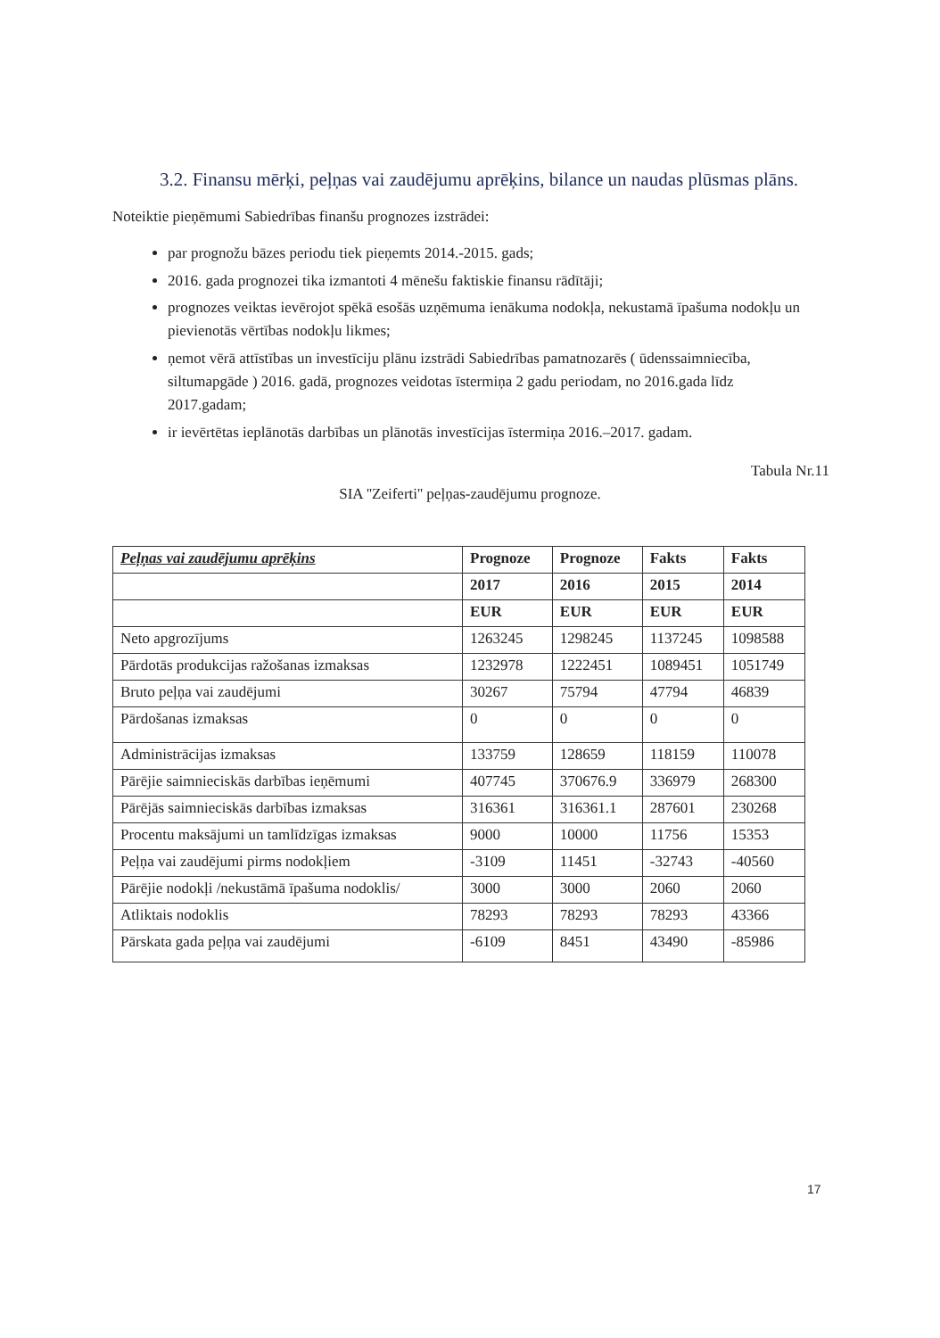3.2. Finansu mērķi, peļņas vai zaudējumu aprēķins, bilance un naudas plūsmas plāns.
Noteiktie pieņēmumi Sabiedrības finanšu prognozes izstrādei:
par prognožu bāzes periodu tiek pieņemts 2014.-2015. gads;
2016. gada prognozei tika izmantoti 4 mēnešu faktiskie finansu rādītāji;
prognozes veiktas ievērojot spēkā esošās uzņēmuma ienākuma nodokļa, nekustamā īpašuma nodokļu un pievienotās vērtības nodokļu likmes;
ņemot vērā attīstības un investīciju plānu izstrādi Sabiedrības pamatnozarēs ( ūdenssaimniecība, siltumapgāde ) 2016. gadā, prognozes veidotas īstermiņa 2 gadu periodam, no 2016.gada līdz 2017.gadam;
ir ievērtētas ieplānotās darbības un plānotās investīcijas īstermiņa 2016.–2017. gadam.
Tabula Nr.11
SIA ''Zeiferti'' peļņas-zaudējumu prognoze.
| Peļņas vai zaudējumu aprēķins | Prognoze | Prognoze | Fakts | Fakts |
| --- | --- | --- | --- | --- |
| | 2017 | 2016 | 2015 | 2014 |
| | EUR | EUR | EUR | EUR |
| Neto apgrozījums | 1263245 | 1298245 | 1137245 | 1098588 |
| Pārdotās produkcijas ražošanas izmaksas | 1232978 | 1222451 | 1089451 | 1051749 |
| Bruto peļņa vai zaudējumi | 30267 | 75794 | 47794 | 46839 |
| Pārdošanas izmaksas | 0 | 0 | 0 | 0 |
| Administrācijas izmaksas | 133759 | 128659 | 118159 | 110078 |
| Pārējie saimnieciskās darbības ieņēmumi | 407745 | 370676.9 | 336979 | 268300 |
| Pārējās saimnieciskās darbības izmaksas | 316361 | 316361.1 | 287601 | 230268 |
| Procentu maksājumi un tamlīdzīgas izmaksas | 9000 | 10000 | 11756 | 15353 |
| Peļņa vai zaudējumi pirms nodokļiem | -3109 | 11451 | -32743 | -40560 |
| Pārējie nodokļi /nekustāmā īpašuma nodoklis/ | 3000 | 3000 | 2060 | 2060 |
| Atliktais nodoklis | 78293 | 78293 | 78293 | 43366 |
| Pārskata gada peļņa vai zaudējumi | -6109 | 8451 | 43490 | -85986 |
17